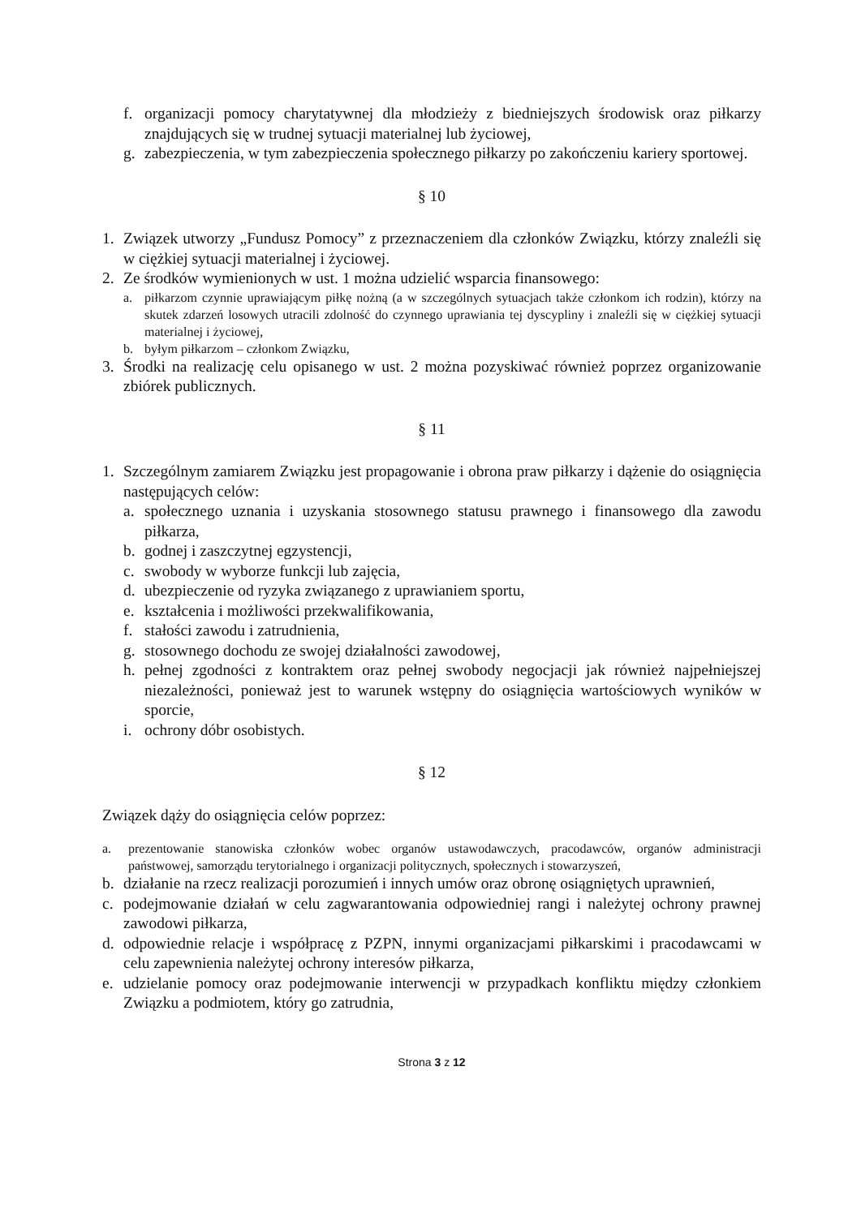f. organizacji pomocy charytatywnej dla młodzieży z biedniejszych środowisk oraz piłkarzy znajdujących się w trudnej sytuacji materialnej lub życiowej,
g. zabezpieczenia, w tym zabezpieczenia społecznego piłkarzy po zakończeniu kariery sportowej.
§ 10
1. Związek utworzy „Fundusz Pomocy” z przeznaczeniem dla członków Związku, którzy znaleźli się w ciężkiej sytuacji materialnej i życiowej.
2. Ze środków wymienionych w ust. 1 można udzielić wsparcia finansowego:
a. piłkarzom czynnie uprawiającym piłkę nożną (a w szczególnych sytuacjach także członkom ich rodzin), którzy na skutek zdarzeń losowych utracili zdolność do czynnego uprawiania tej dyscypliny i znaleźli się w ciężkiej sytuacji materialnej i życiowej,
b. byłym piłkarzom – członkom Związku,
3. Środki na realizację celu opisanego w ust. 2 można pozyskiwać również poprzez organizowanie zbiórek publicznych.
§ 11
1. Szczególnym zamiarem Związku jest propagowanie i obrona praw piłkarzy i dążenie do osiągnięcia następujących celów:
a. społecznego uznania i uzyskania stosownego statusu prawnego i finansowego dla zawodu piłkarza,
b. godnej i zaszczytnej egzystencji,
c. swobody w wyborze funkcji lub zajęcia,
d. ubezpieczenie od ryzyka związanego z uprawianiem sportu,
e. kształcenia i możliwości przekwalifikowania,
f. stałości zawodu i zatrudnienia,
g. stosownego dochodu ze swojej działalności zawodowej,
h. pełnej zgodności z kontraktem oraz pełnej swobody negocjacji jak również najpełniejszej niezależności, ponieważ jest to warunek wstępny do osiągnięcia wartościowych wyników w sporcie,
i. ochrony dóbr osobistych.
§ 12
Związek dąży do osiągnięcia celów poprzez:
a. prezentowanie stanowiska członków wobec organów ustawodawczych, pracodawców, organów administracji państwowej, samorządu terytorialnego i organizacji politycznych, społecznych i stowarzyszeń,
b. działanie na rzecz realizacji porozumień i innych umów oraz obronę osiągniętych uprawnień,
c. podejmowanie działań w celu zagwarantowania odpowiedniej rangi i należytej ochrony prawnej zawodowi piłkarza,
d. odpowiednie relacje i współpracę z PZPN, innymi organizacjami piłkarskimi i pracodawcami w celu zapewnienia należytej ochrony interesów piłkarza,
e. udzielanie pomocy oraz podejmowanie interwencji w przypadkach konfliktu między członkiem Związku a podmiotem, który go zatrudnia,
Strona 3 z 12